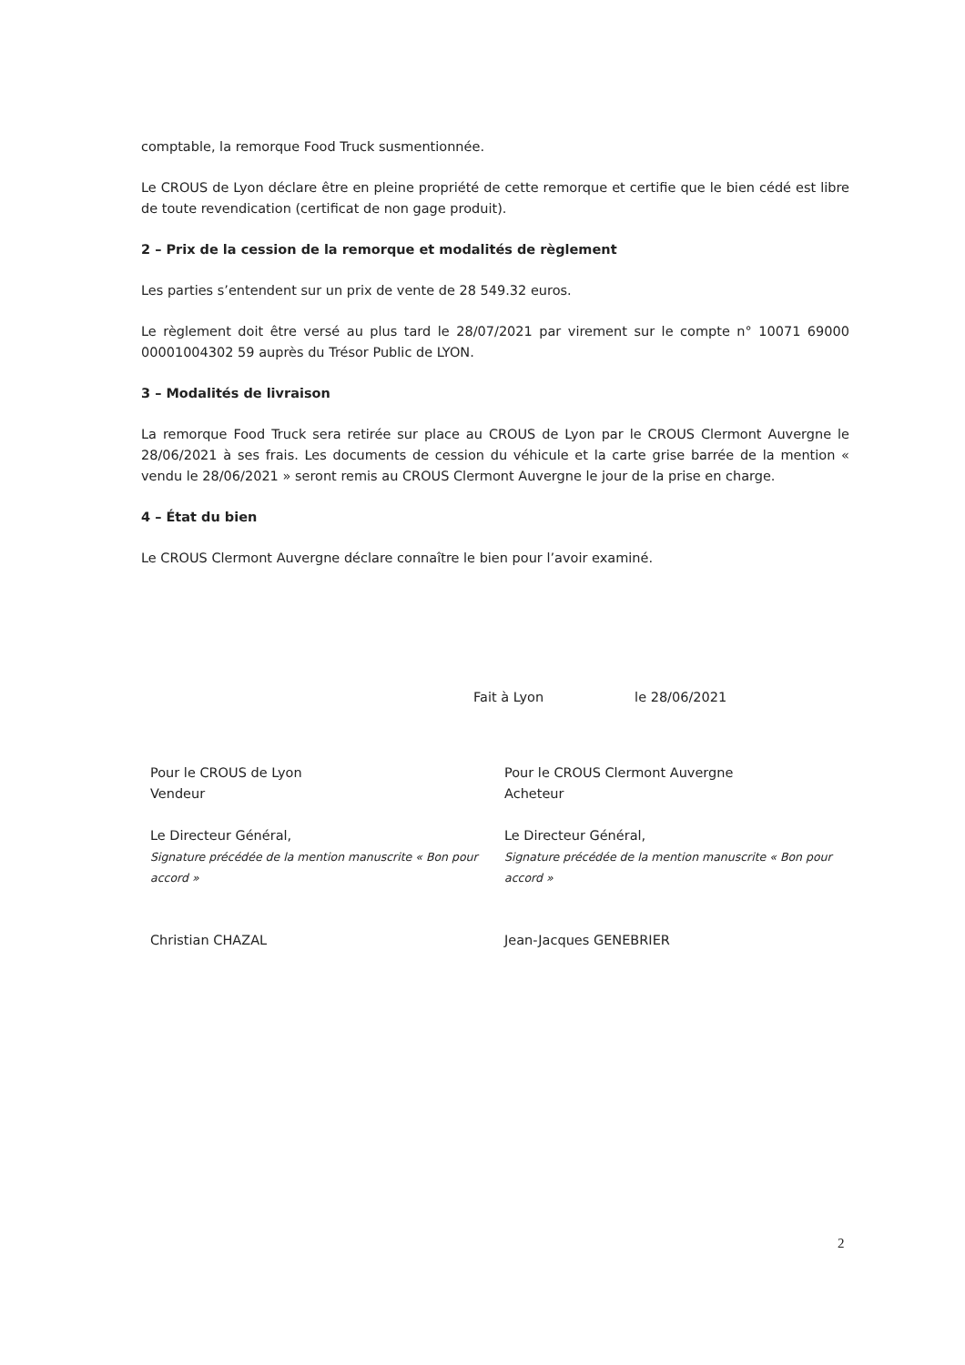comptable, la remorque Food Truck susmentionnée.
Le CROUS de Lyon déclare être en pleine propriété de cette remorque et certifie que le bien cédé est libre de toute revendication (certificat de non gage produit).
2 – Prix de la cession de la remorque et modalités de règlement
Les parties s’entendent sur un prix de vente de 28 549.32 euros.
Le règlement doit être versé au plus tard le 28/07/2021 par virement sur le compte n° 10071 69000 00001004302 59 auprès du Trésor Public de LYON.
3 – Modalités de livraison
La remorque Food Truck sera retirée sur place au CROUS de Lyon par le CROUS Clermont Auvergne le 28/06/2021 à ses frais. Les documents de cession du véhicule et la carte grise barrée de la mention « vendu le 28/06/2021 » seront remis au CROUS Clermont Auvergne le jour de la prise en charge.
4 – État du bien
Le CROUS Clermont Auvergne déclare connaître le bien pour l’avoir examiné.
Fait à Lyon le 28/06/2021
Pour le CROUS de Lyon
Vendeur
Le Directeur Général,
Signature précédée de la mention manuscrite « Bon pour accord »
Christian CHAZAL
Pour le CROUS Clermont Auvergne
Acheteur
Le Directeur Général,
Signature précédée de la mention manuscrite « Bon pour accord »
Jean-Jacques GENEBRIER
2